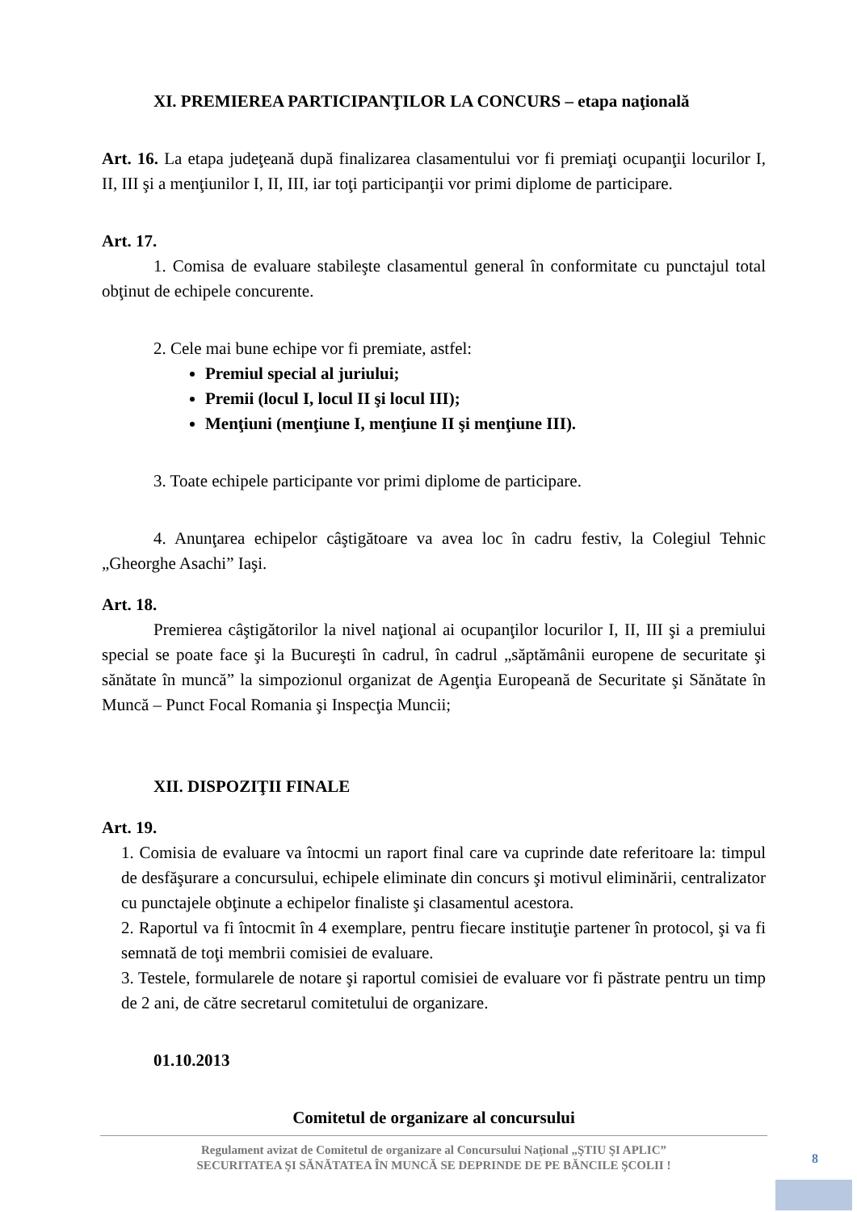XI. PREMIEREA PARTICIPANŢILOR LA CONCURS – etapa naţională
Art. 16. La etapa judeţeană după finalizarea clasamentului vor fi premiaţi ocupanţii locurilor I, II, III şi a menţiunilor I, II, III, iar toţi participanţii vor primi diplome de participare.
Art. 17.
1. Comisa de evaluare stabileşte clasamentul general în conformitate cu punctajul total obţinut de echipele concurente.
2. Cele mai bune echipe vor fi premiate, astfel:
Premiul special al juriului;
Premii (locul I, locul II şi locul III);
Menţiuni (menţiune I, menţiune II şi menţiune III).
3. Toate echipele participante vor primi diplome de participare.
4. Anunţarea echipelor câştigătoare va avea loc în cadru festiv, la Colegiul Tehnic „Gheorghe Asachi” Iaşi.
Art. 18.
Premierea câştigătorilor la nivel naţional ai ocupanţilor locurilor I, II, III şi a premiului special se poate face şi la Bucureşti în cadrul, în cadrul „săptămânii europene de securitate şi sănătate în muncă” la simpozionul organizat de Agenţia Europeană de Securitate şi Sănătate în Muncă – Punct Focal Romania şi Inspecţia Muncii;
XII. DISPOZIŢII FINALE
Art. 19.
1. Comisia de evaluare va întocmi un raport final care va cuprinde date referitoare la: timpul de desfăşurare a concursului, echipele eliminate din concurs şi motivul eliminării, centralizator cu punctajele obţinute a echipelor finaliste şi clasamentul acestora.
2. Raportul va fi întocmit în 4 exemplare, pentru fiecare instituţie partener în protocol, şi va fi semnată de toţi membrii comisiei de evaluare.
3. Testele, formularele de notare şi raportul comisiei de evaluare vor fi păstrate pentru un timp de 2 ani, de către secretarul comitetului de organizare.
01.10.2013
Comitetul de organizare al concursului
Regulament avizat de Comitetul de organizare al Concursului Naţional „ŞTIU ŞI APLIC”
SECURITATEA ŞI SĂNĂTATEA ÎN MUNCĂ SE DEPRINDE DE PE BĂNCILE ŞCOLII !
8